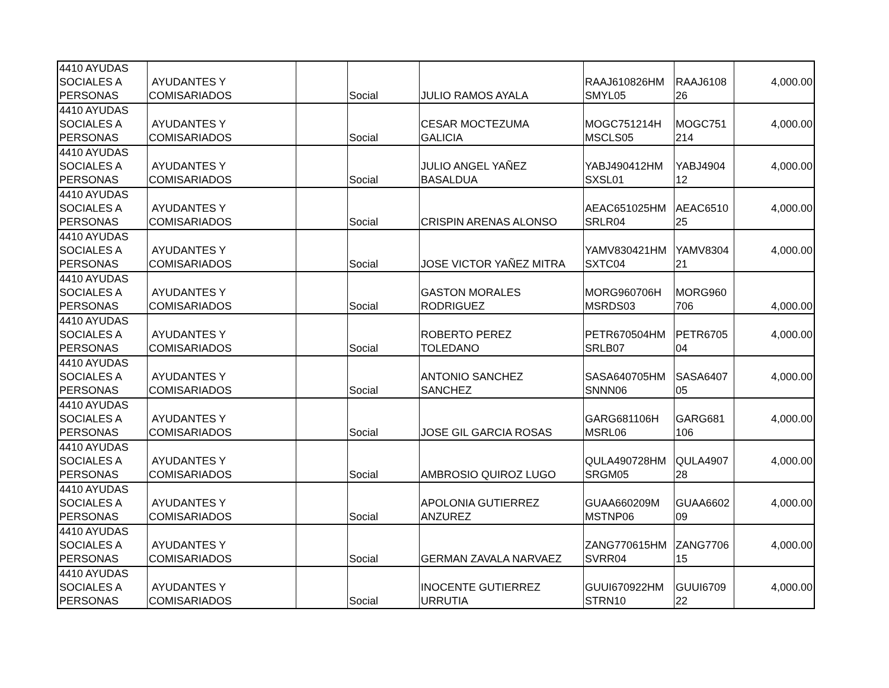| 4410 AYUDAS SOCIALES A PERSONAS | AYUDANTES Y COMISARIADOS | | Social | JULIO RAMOS AYALA | RAAJ610826HM SMYL05 | RAAJ6108 26 | 4,000.00 |
| 4410 AYUDAS SOCIALES A PERSONAS | AYUDANTES Y COMISARIADOS | | Social | CESAR MOCTEZUMA GALICIA | MOGC751214H MSCLS05 | MOGC751 214 | 4,000.00 |
| 4410 AYUDAS SOCIALES A PERSONAS | AYUDANTES Y COMISARIADOS | | Social | JULIO ANGEL YAÑEZ BASALDUA | YABJ490412HM SXSL01 | YABJ4904 12 | 4,000.00 |
| 4410 AYUDAS SOCIALES A PERSONAS | AYUDANTES Y COMISARIADOS | | Social | CRISPIN ARENAS ALONSO | AEAC651025HM SRLR04 | AEAC6510 25 | 4,000.00 |
| 4410 AYUDAS SOCIALES A PERSONAS | AYUDANTES Y COMISARIADOS | | Social | JOSE VICTOR YAÑEZ MITRA | YAMV830421HM SXTC04 | YAMV8304 21 | 4,000.00 |
| 4410 AYUDAS SOCIALES A PERSONAS | AYUDANTES Y COMISARIADOS | | Social | GASTON MORALES RODRIGUEZ | MORG960706H MSRDS03 | MORG960 706 | 4,000.00 |
| 4410 AYUDAS SOCIALES A PERSONAS | AYUDANTES Y COMISARIADOS | | Social | ROBERTO PEREZ TOLEDANO | PETR670504HM SRLB07 | PETR6705 04 | 4,000.00 |
| 4410 AYUDAS SOCIALES A PERSONAS | AYUDANTES Y COMISARIADOS | | Social | ANTONIO SANCHEZ SANCHEZ | SASA640705HM SNNN06 | SASA6407 05 | 4,000.00 |
| 4410 AYUDAS SOCIALES A PERSONAS | AYUDANTES Y COMISARIADOS | | Social | JOSE GIL GARCIA ROSAS | GARG681106H MSRL06 | GARG681 106 | 4,000.00 |
| 4410 AYUDAS SOCIALES A PERSONAS | AYUDANTES Y COMISARIADOS | | Social | AMBROSIO QUIROZ LUGO | QULA490728HM SRGM05 | QULA4907 28 | 4,000.00 |
| 4410 AYUDAS SOCIALES A PERSONAS | AYUDANTES Y COMISARIADOS | | Social | APOLONIA GUTIERREZ ANZUREZ | GUAA660209M MSTNP06 | GUAA6602 09 | 4,000.00 |
| 4410 AYUDAS SOCIALES A PERSONAS | AYUDANTES Y COMISARIADOS | | Social | GERMAN ZAVALA NARVAEZ | ZANG770615HM SVRR04 | ZANG7706 15 | 4,000.00 |
| 4410 AYUDAS SOCIALES A PERSONAS | AYUDANTES Y COMISARIADOS | | Social | INOCENTE GUTIERREZ URRUTIA | GUUI670922HM STRN10 | GUUI6709 22 | 4,000.00 |